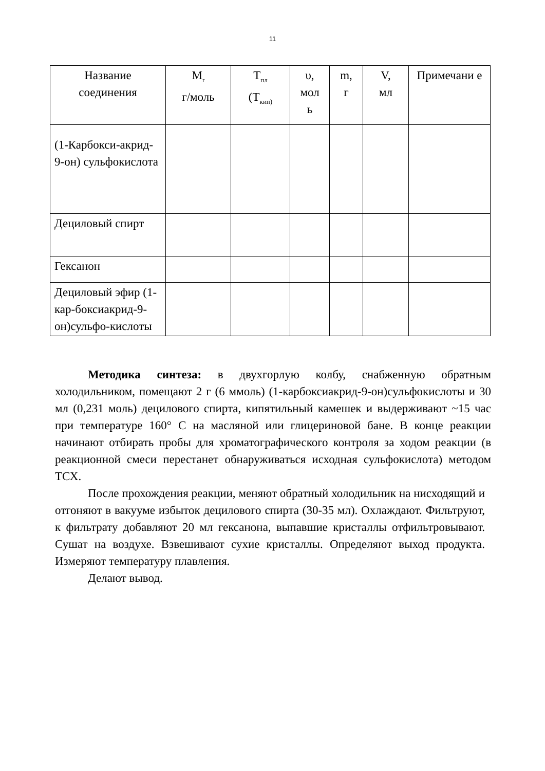11
| Название соединения | M<sub>r</sub> г/моль | T<sub>пл</sub> (T<sub>кип)</sub> | υ, мол ь | m, г | V, мл | Примечани е |
| --- | --- | --- | --- | --- | --- | --- |
| (1-Карбокси-акрид- 9-он) сульфокислота | | | | | | |
| Дециловый спирт | | | | | | |
| Гексанон | | | | | | |
| Дециловый эфир (1-кар-боксиакрид-9-он)сульфо-кислоты | | | | | | |
Методика синтеза: в двухгорлую колбу, снабженную обратным холодильником, помещают 2 г (6 ммоль) (1-карбоксиакрид-9-он)сульфокислоты и 30 мл (0,231 моль) децилового спирта, кипятильный камешек и выдерживают ~15 час при температуре 160° С на масляной или глицериновой бане. В конце реакции начинают отбирать пробы для хроматографического контроля за ходом реакции (в реакционной смеси перестанет обнаруживаться исходная сульфокислота) методом ТСХ.
После прохождения реакции, меняют обратный холодильник на нисходящий и отгоняют в вакууме избыток децилового спирта (30-35 мл). Охлаждают. Фильтруют, к фильтрату добавляют 20 мл гексанона, выпавшие кристаллы отфильтровывают. Сушат на воздухе. Взвешивают сухие кристаллы. Определяют выход продукта. Измеряют температуру плавления.
Делают вывод.